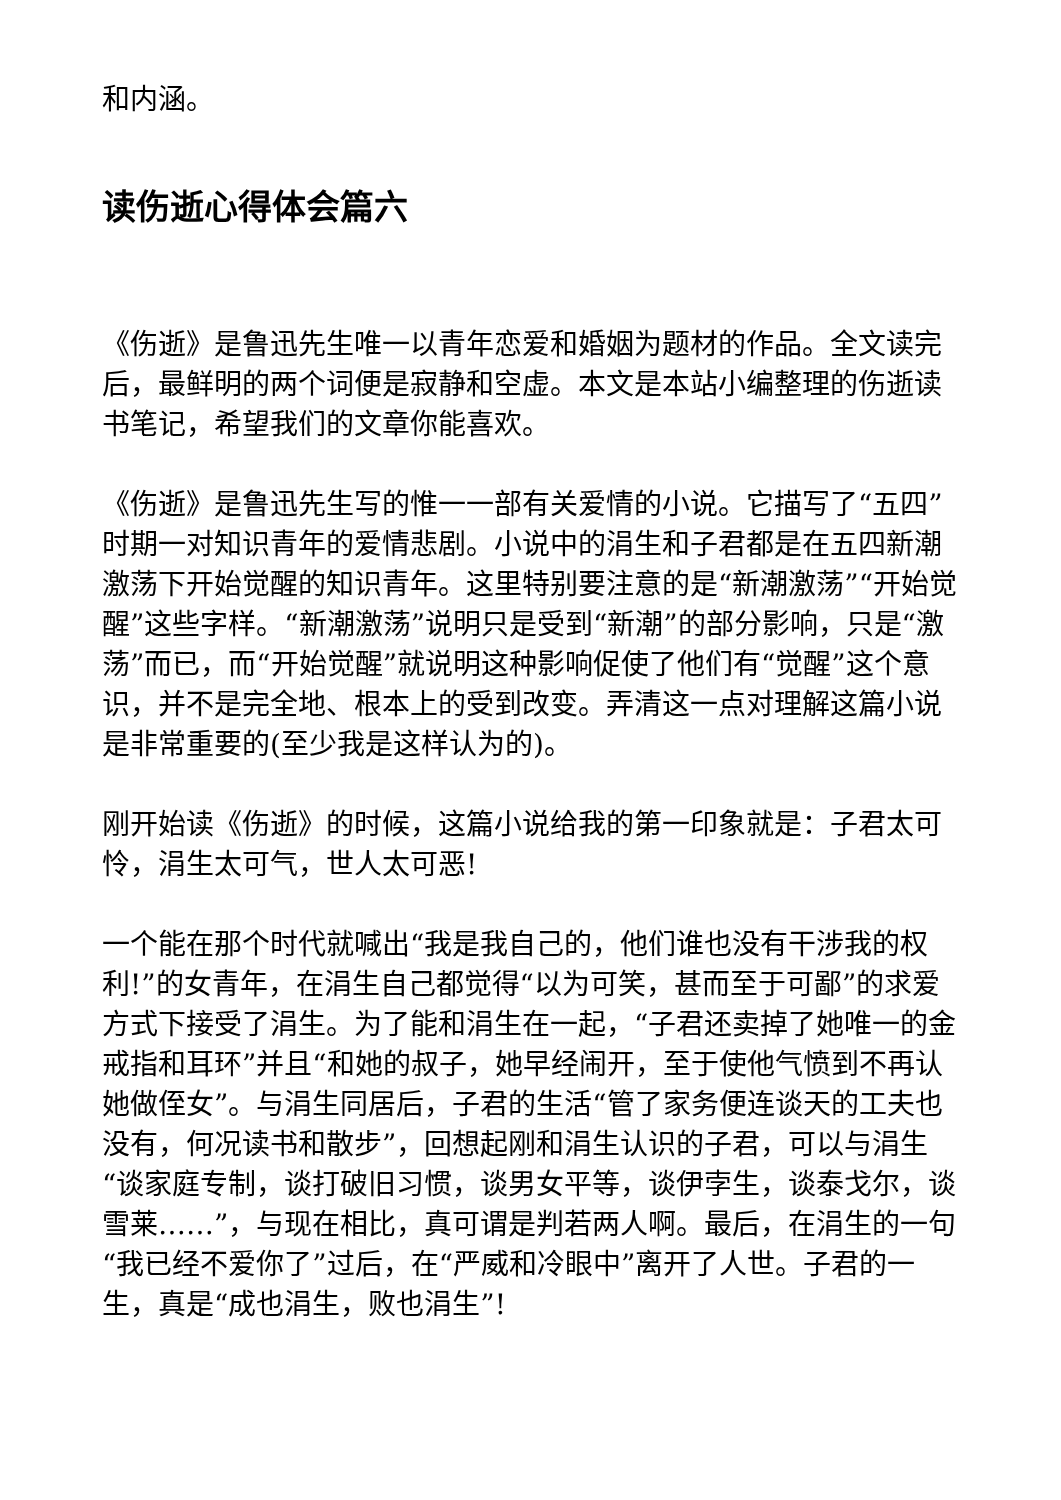和内涵。
读伤逝心得体会篇六
《伤逝》是鲁迅先生唯一以青年恋爱和婚姻为题材的作品。全文读完后，最鲜明的两个词便是寂静和空虚。本文是本站小编整理的伤逝读书笔记，希望我们的文章你能喜欢。
《伤逝》是鲁迅先生写的惟一一部有关爱情的小说。它描写了“五四”时期一对知识青年的爱情悲剧。小说中的涓生和子君都是在五四新潮激荡下开始觉醒的知识青年。这里特别要注意的是“新潮激荡”“开始觉醒”这些字样。“新潮激荡”说明只是受到“新潮”的部分影响，只是“激荡”而已，而“开始觉醒”就说明这种影响促使了他们有“觉醒”这个意识，并不是完全地、根本上的受到改变。弄清这一点对理解这篇小说是非常重要的(至少我是这样认为的)。
刚开始读《伤逝》的时候，这篇小说给我的第一印象就是：子君太可怜，涓生太可气，世人太可恶!
一个能在那个时代就喊出“我是我自己的，他们谁也没有干涉我的权利!”的女青年，在涓生自己都觉得“以为可笑，甚而至于可鄙”的求爱方式下接受了涓生。为了能和涓生在一起，“子君还卖掉了她唯一的金戒指和耳环”并且“和她的叔子，她早经闹开，至于使他气愤到不再认她做侄女”。与涓生同居后，子君的生活“管了家务便连谈天的工夫也没有，何况读书和散步”，回想起刚和涓生认识的子君，可以与涓生“谈家庭专制，谈打破旧习惯，谈男女平等，谈伊孛生，谈泰戈尔，谈雪莱……”，与现在相比，真可谓是判若两人啊。最后，在涓生的一句“我已经不爱你了”过后，在“严威和冷眼中”离开了人世。子君的一生，真是“成也涓生，败也涓生”!